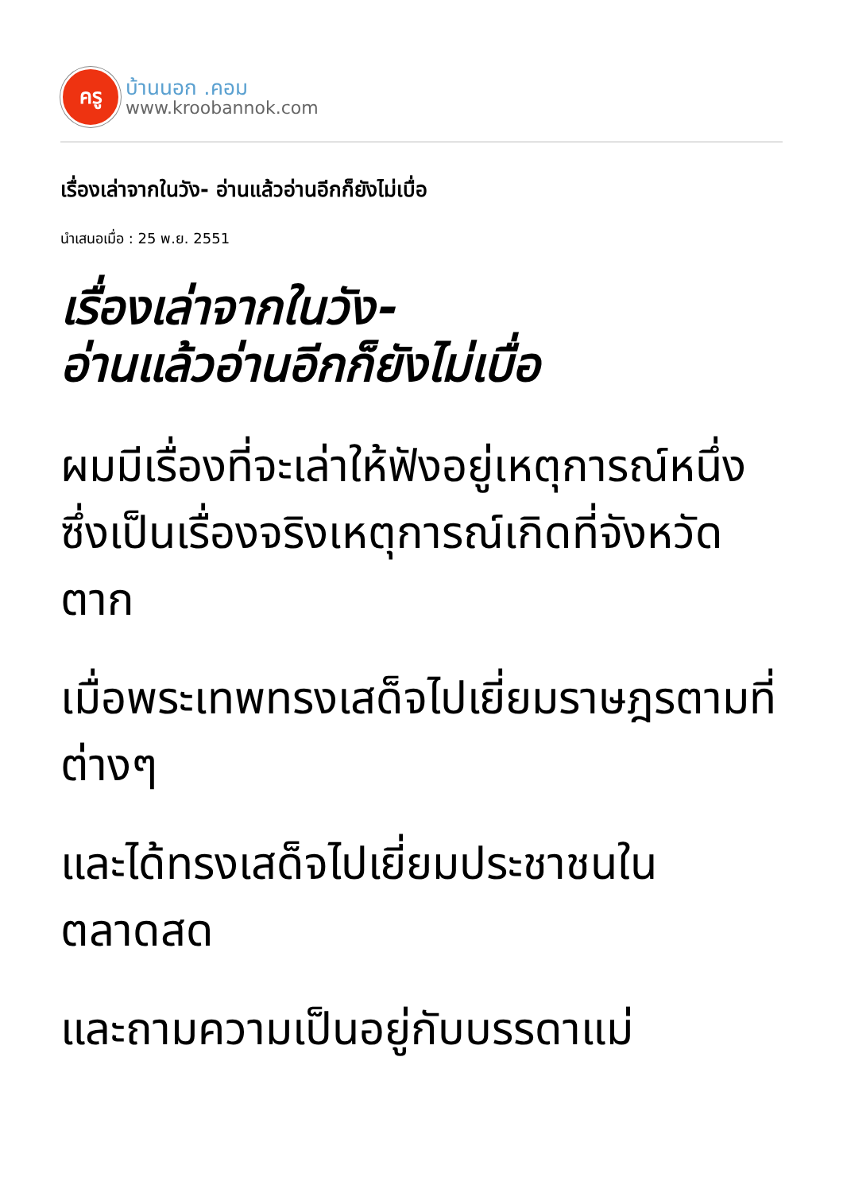ครู
บ้านนอก .คอม
www.kroobannok.com
เรื่องเล่าจากในวัง- อ่านแล้วอ่านอีกก็ยังไม่เบื่อ
นำเสนอเมื่อ : 25 พ.ย. 2551
เรื่องเล่าจากในวัง-
อ่านแล้วอ่านอีกก็ยังไม่เบื่อ
ผมมีเรื่องที่จะเล่าให้ฟังอยู่เหตุการณ์หนึ่งซึ่งเป็นเรื่องจริงเหตุการณ์เกิดที่จังหวัดตาก
เมื่อพระเทพทรงเสด็จไปเยี่ยมราษฎรตามที่ต่างๆ
และได้ทรงเสด็จไปเยี่ยมประชาชนในตลาดสด
และถามความเป็นอยู่กับบรรดาแม่